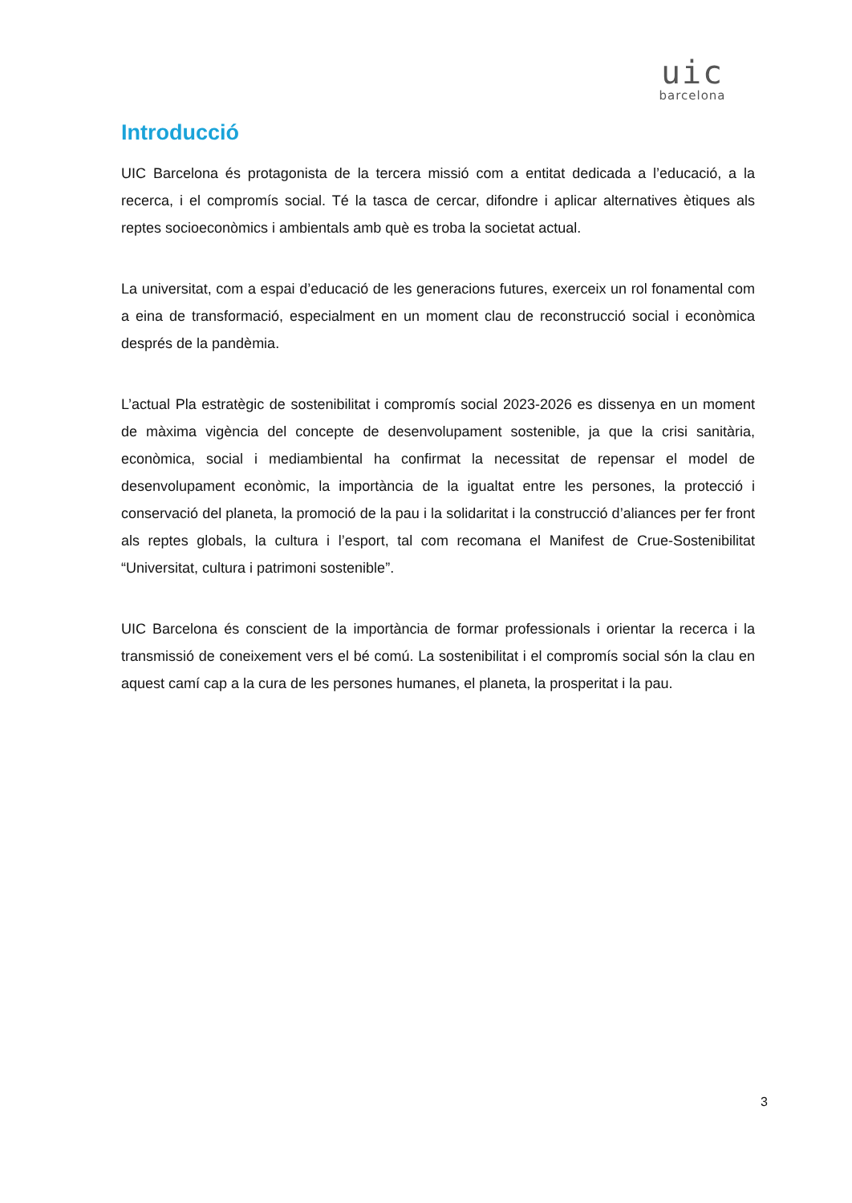uic
barcelona
Introducció
UIC Barcelona és protagonista de la tercera missió com a entitat dedicada a l’educació, a la recerca, i el compromís social. Té la tasca de cercar, difondre i aplicar alternatives ètiques als reptes socioeconòmics i ambientals amb què es troba la societat actual.
La universitat, com a espai d’educació de les generacions futures, exerceix un rol fonamental com a eina de transformació, especialment en un moment clau de reconstrucció social i econòmica després de la pandèmia.
L’actual Pla estratègic de sostenibilitat i compromís social 2023-2026 es dissenya en un moment de màxima vigència del concepte de desenvolupament sostenible, ja que la crisi sanitària, econòmica, social i mediambiental ha confirmat la necessitat de repensar el model de desenvolupament econòmic, la importància de la igualtat entre les persones, la protecció i conservació del planeta, la promoció de la pau i la solidaritat i la construcció d’aliances per fer front als reptes globals, la cultura i l’esport, tal com recomana el Manifest de Crue-Sostenibilitat “Universitat, cultura i patrimoni sostenible”.
UIC Barcelona és conscient de la importància de formar professionals i orientar la recerca i la transmissió de coneixement vers el bé comú. La sostenibilitat i el compromís social són la clau en aquest camí cap a la cura de les persones humanes, el planeta, la prosperitat i la pau.
3